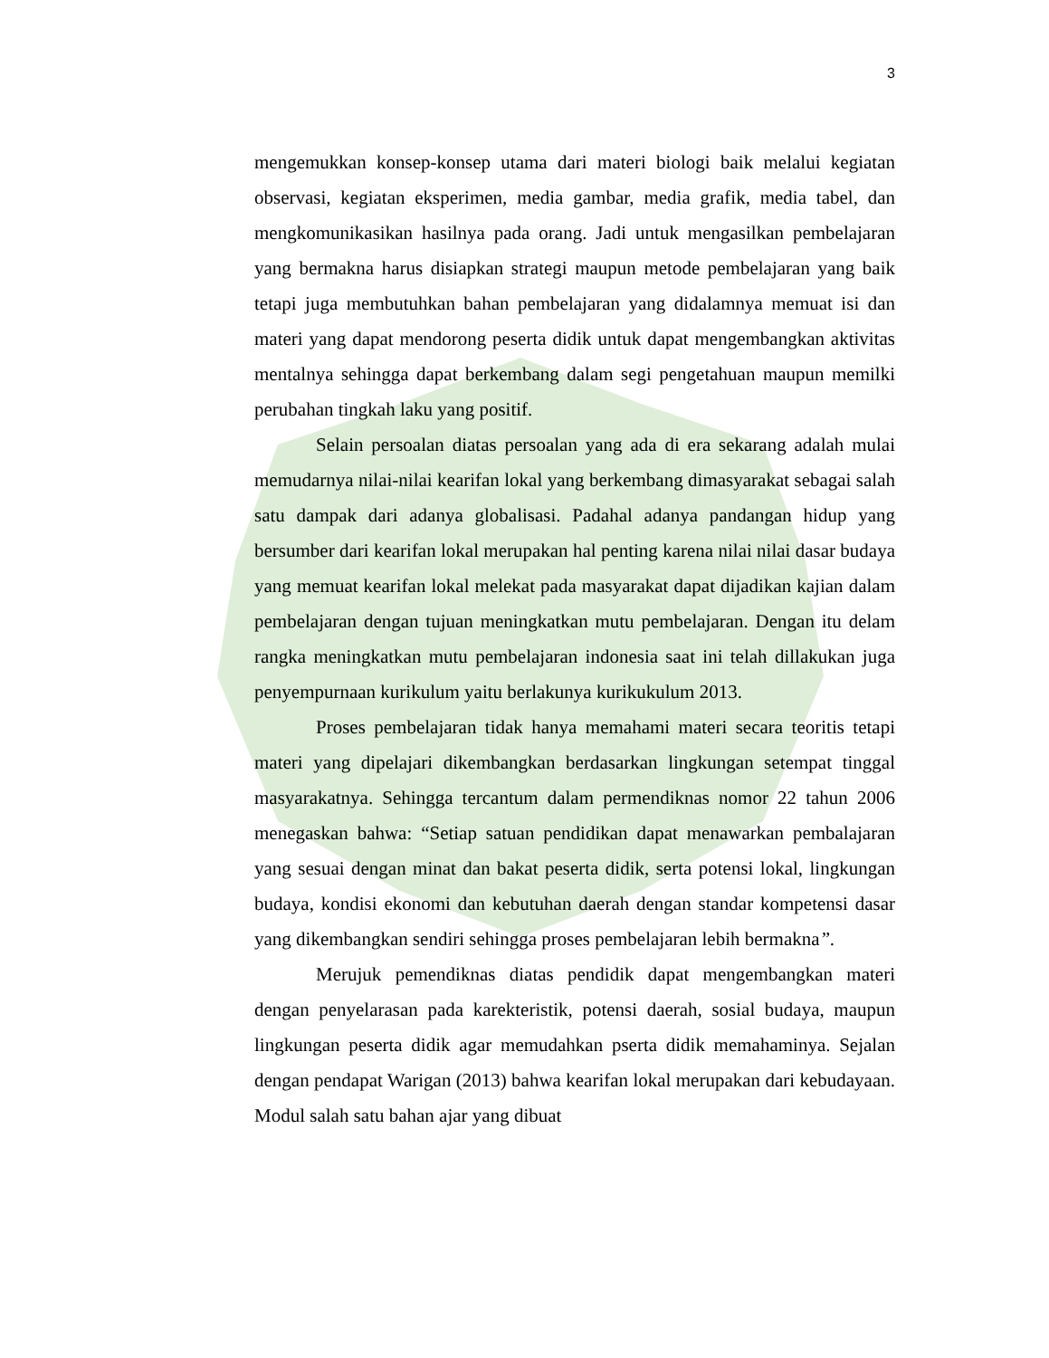3
mengemukkan konsep-konsep utama dari materi biologi baik melalui kegiatan observasi, kegiatan eksperimen, media gambar, media grafik, media tabel, dan mengkomunikasikan hasilnya pada orang. Jadi untuk mengasilkan pembelajaran yang bermakna harus disiapkan strategi maupun metode pembelajaran yang baik tetapi juga membutuhkan bahan pembelajaran yang didalamnya memuat isi dan materi yang dapat mendorong peserta didik untuk dapat mengembangkan aktivitas mentalnya sehingga dapat berkembang dalam segi pengetahuan maupun memilki perubahan tingkah laku yang positif.
Selain persoalan diatas persoalan yang ada di era sekarang adalah mulai memudarnya nilai-nilai kearifan lokal yang berkembang dimasyarakat sebagai salah satu dampak dari adanya globalisasi. Padahal adanya pandangan hidup yang bersumber dari kearifan lokal merupakan hal penting karena nilai nilai dasar budaya yang memuat kearifan lokal melekat pada masyarakat dapat dijadikan kajian dalam pembelajaran dengan tujuan meningkatkan mutu pembelajaran. Dengan itu delam rangka meningkatkan mutu pembelajaran indonesia saat ini telah dillakukan juga penyempurnaan kurikulum yaitu berlakunya kurikukulum 2013.
Proses pembelajaran tidak hanya memahami materi secara teoritis tetapi materi yang dipelajari dikembangkan berdasarkan lingkungan setempat tinggal masyarakatnya. Sehingga tercantum dalam permendiknas nomor 22 tahun 2006 menegaskan bahwa: “Setiap satuan pendidikan dapat menawarkan pembalajaran yang sesuai dengan minat dan bakat peserta didik, serta potensi lokal, lingkungan budaya, kondisi ekonomi dan kebutuhan daerah dengan standar kompetensi dasar yang dikembangkan sendiri sehingga proses pembelajaran lebih bermakna”.
Merujuk pemendiknas diatas pendidik dapat mengembangkan materi dengan penyelarasan pada karekteristik, potensi daerah, sosial budaya, maupun lingkungan peserta didik agar memudahkan pserta didik memahaminya. Sejalan dengan pendapat Warigan (2013) bahwa kearifan lokal merupakan dari kebudayaan. Modul salah satu bahan ajar yang dibuat